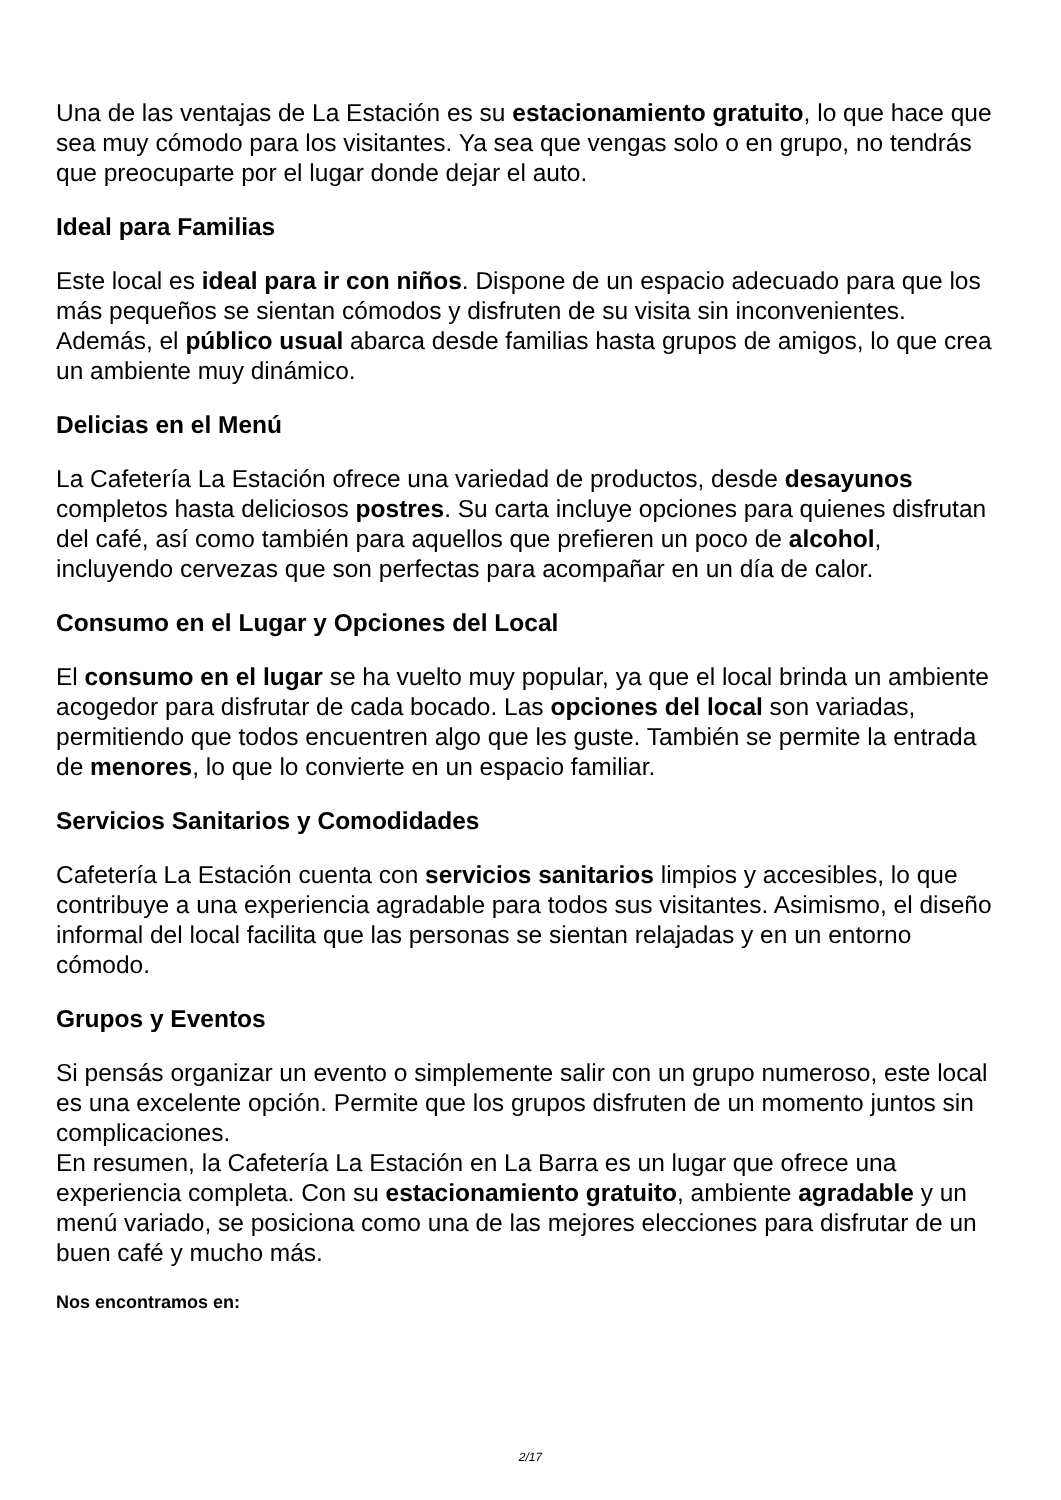Una de las ventajas de La Estación es su estacionamiento gratuito, lo que hace que sea muy cómodo para los visitantes. Ya sea que vengas solo o en grupo, no tendrás que preocuparte por el lugar donde dejar el auto.
Ideal para Familias
Este local es ideal para ir con niños. Dispone de un espacio adecuado para que los más pequeños se sientan cómodos y disfruten de su visita sin inconvenientes. Además, el público usual abarca desde familias hasta grupos de amigos, lo que crea un ambiente muy dinámico.
Delicias en el Menú
La Cafetería La Estación ofrece una variedad de productos, desde desayunos completos hasta deliciosos postres. Su carta incluye opciones para quienes disfrutan del café, así como también para aquellos que prefieren un poco de alcohol, incluyendo cervezas que son perfectas para acompañar en un día de calor.
Consumo en el Lugar y Opciones del Local
El consumo en el lugar se ha vuelto muy popular, ya que el local brinda un ambiente acogedor para disfrutar de cada bocado. Las opciones del local son variadas, permitiendo que todos encuentren algo que les guste. También se permite la entrada de menores, lo que lo convierte en un espacio familiar.
Servicios Sanitarios y Comodidades
Cafetería La Estación cuenta con servicios sanitarios limpios y accesibles, lo que contribuye a una experiencia agradable para todos sus visitantes. Asimismo, el diseño informal del local facilita que las personas se sientan relajadas y en un entorno cómodo.
Grupos y Eventos
Si pensás organizar un evento o simplemente salir con un grupo numeroso, este local es una excelente opción. Permite que los grupos disfruten de un momento juntos sin complicaciones.
En resumen, la Cafetería La Estación en La Barra es un lugar que ofrece una experiencia completa. Con su estacionamiento gratuito, ambiente agradable y un menú variado, se posiciona como una de las mejores elecciones para disfrutar de un buen café y mucho más.
Nos encontramos en:
2/17